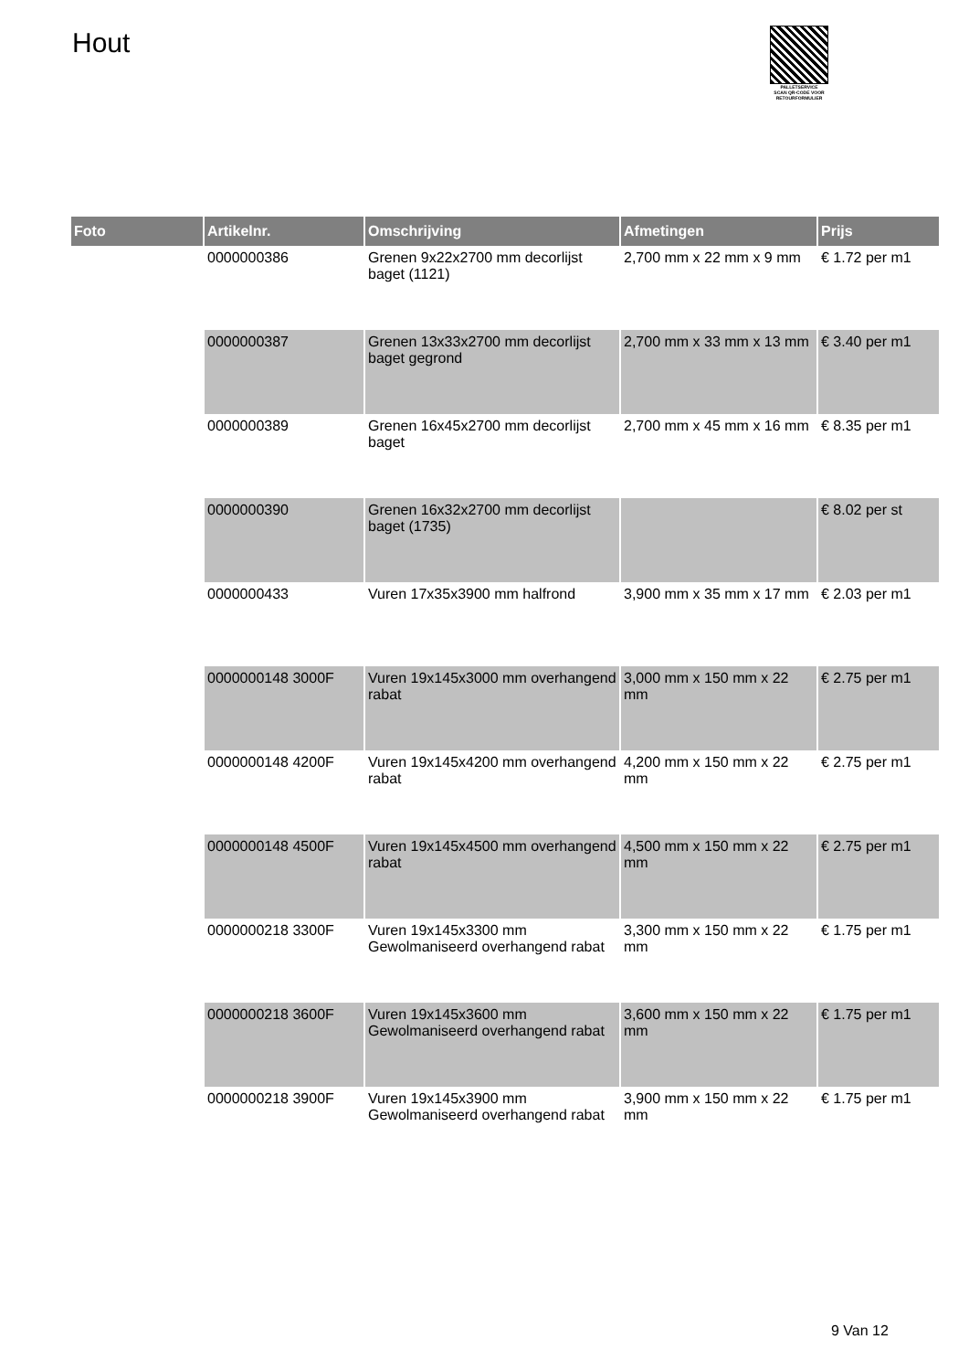Hout
PALLETSERVICE
SCAN QR-CODE VOOR RETOURFORMULIER
| Foto | Artikelnr. | Omschrijving | Afmetingen | Prijs |
| --- | --- | --- | --- | --- |
| | 0000000386 | Grenen 9x22x2700 mm decorlijst baget (1121) | 2,700 mm x 22 mm x 9 mm | € 1.72 per m1 |
| | 0000000387 | Grenen 13x33x2700 mm decorlijst baget gegrond | 2,700 mm x 33 mm x 13 mm | € 3.40 per m1 |
| | 0000000389 | Grenen 16x45x2700 mm decorlijst baget | 2,700 mm x 45 mm x 16 mm | € 8.35 per m1 |
| | 0000000390 | Grenen 16x32x2700 mm decorlijst baget (1735) | | € 8.02 per st |
| | 0000000433 | Vuren 17x35x3900 mm halfrond | 3,900 mm x 35 mm x 17 mm | € 2.03 per m1 |
| | 0000000148 3000F | Vuren 19x145x3000 mm overhangend rabat | 3,000 mm x 150 mm x 22 mm | € 2.75 per m1 |
| | 0000000148 4200F | Vuren 19x145x4200 mm overhangend rabat | 4,200 mm x 150 mm x 22 mm | € 2.75 per m1 |
| | 0000000148 4500F | Vuren 19x145x4500 mm overhangend rabat | 4,500 mm x 150 mm x 22 mm | € 2.75 per m1 |
| | 0000000218 3300F | Vuren 19x145x3300 mm Gewolmaniseerd overhangend rabat | 3,300 mm x 150 mm x 22 mm | € 1.75 per m1 |
| | 0000000218 3600F | Vuren 19x145x3600 mm Gewolmaniseerd overhangend rabat | 3,600 mm x 150 mm x 22 mm | € 1.75 per m1 |
| | 0000000218 3900F | Vuren 19x145x3900 mm Gewolmaniseerd overhangend rabat | 3,900 mm x 150 mm x 22 mm | € 1.75 per m1 |
9 Van 12